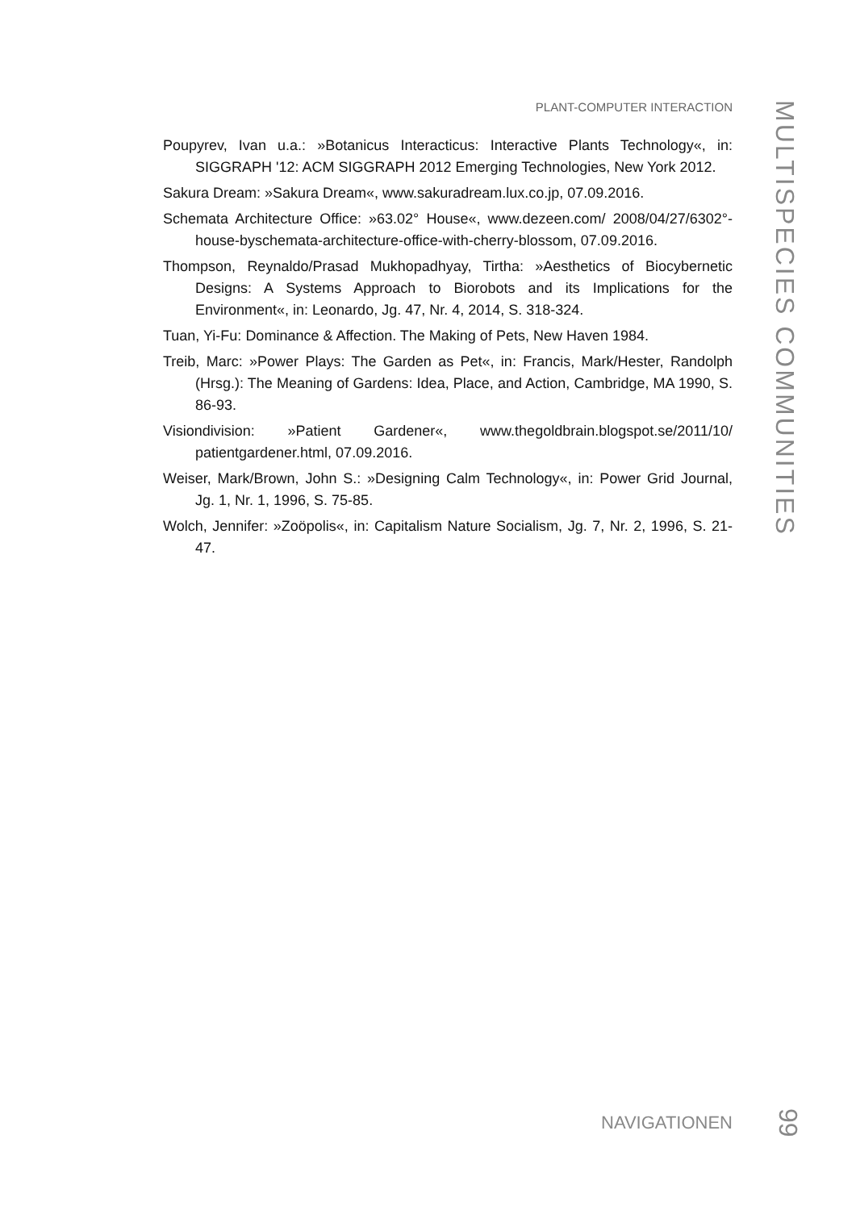PLANT-COMPUTER INTERACTION
Poupyrev, Ivan u.a.: »Botanicus Interacticus: Interactive Plants Technology«, in: SIGGRAPH '12: ACM SIGGRAPH 2012 Emerging Technologies, New York 2012.
Sakura Dream: »Sakura Dream«, www.sakuradream.lux.co.jp, 07.09.2016.
Schemata Architecture Office: »63.02° House«, www.dezeen.com/ 2008/04/27/6302°-house-byschemata-architecture-office-with-cherry-blossom, 07.09.2016.
Thompson, Reynaldo/Prasad Mukhopadhyay, Tirtha: »Aesthetics of Biocybernetic Designs: A Systems Approach to Biorobots and its Implications for the Environment«, in: Leonardo, Jg. 47, Nr. 4, 2014, S. 318-324.
Tuan, Yi-Fu: Dominance & Affection. The Making of Pets, New Haven 1984.
Treib, Marc: »Power Plays: The Garden as Pet«, in: Francis, Mark/Hester, Randolph (Hrsg.): The Meaning of Gardens: Idea, Place, and Action, Cambridge, MA 1990, S. 86-93.
Visiondivision: »Patient Gardener«, www.thegoldbrain.blogspot.se/2011/10/ patientgardener.html, 07.09.2016.
Weiser, Mark/Brown, John S.: »Designing Calm Technology«, in: Power Grid Journal, Jg. 1, Nr. 1, 1996, S. 75-85.
Wolch, Jennifer: »Zoöpolis«, in: Capitalism Nature Socialism, Jg. 7, Nr. 2, 1996, S. 21-47.
MULTISPECIES COMMUNITIES
NAVIGATIONEN
99